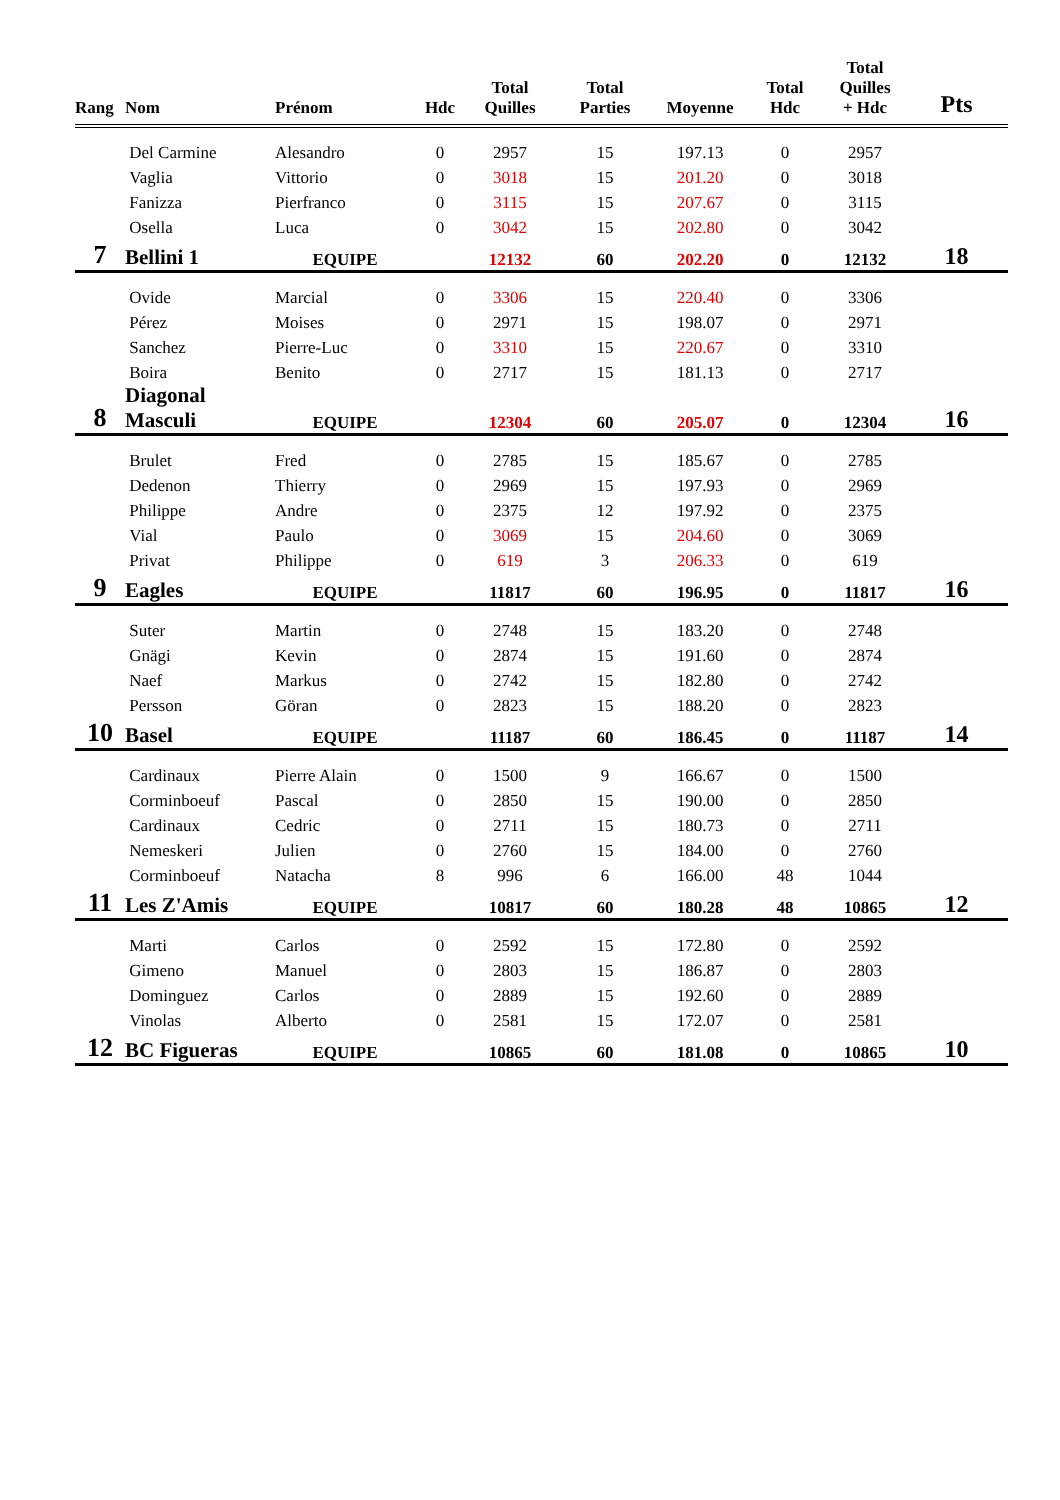| Rang | Nom | Prénom | Hdc | Total Quilles | Total Parties | Moyenne | Total Hdc | Total Quilles + Hdc | Pts |
| --- | --- | --- | --- | --- | --- | --- | --- | --- | --- |
| | Del Carmine | Alesandro | 0 | 2957 | 15 | 197.13 | 0 | 2957 | |
| | Vaglia | Vittorio | 0 | 3018 | 15 | 201.20 | 0 | 3018 | |
| | Fanizza | Pierfranco | 0 | 3115 | 15 | 207.67 | 0 | 3115 | |
| | Osella | Luca | 0 | 3042 | 15 | 202.80 | 0 | 3042 | |
| 7 | Bellini 1 | EQUIPE | | 12132 | 60 | 202.20 | 0 | 12132 | 18 |
| | Ovide | Marcial | 0 | 3306 | 15 | 220.40 | 0 | 3306 | |
| | Pérez | Moises | 0 | 2971 | 15 | 198.07 | 0 | 2971 | |
| | Sanchez | Pierre-Luc | 0 | 3310 | 15 | 220.67 | 0 | 3310 | |
| | Boira | Benito | 0 | 2717 | 15 | 181.13 | 0 | 2717 | |
| 8 | Diagonal Masculi | EQUIPE | | 12304 | 60 | 205.07 | 0 | 12304 | 16 |
| | Brulet | Fred | 0 | 2785 | 15 | 185.67 | 0 | 2785 | |
| | Dedenon | Thierry | 0 | 2969 | 15 | 197.93 | 0 | 2969 | |
| | Philippe | Andre | 0 | 2375 | 12 | 197.92 | 0 | 2375 | |
| | Vial | Paulo | 0 | 3069 | 15 | 204.60 | 0 | 3069 | |
| | Privat | Philippe | 0 | 619 | 3 | 206.33 | 0 | 619 | |
| 9 | Eagles | EQUIPE | | 11817 | 60 | 196.95 | 0 | 11817 | 16 |
| | Suter | Martin | 0 | 2748 | 15 | 183.20 | 0 | 2748 | |
| | Gnägi | Kevin | 0 | 2874 | 15 | 191.60 | 0 | 2874 | |
| | Naef | Markus | 0 | 2742 | 15 | 182.80 | 0 | 2742 | |
| | Persson | Göran | 0 | 2823 | 15 | 188.20 | 0 | 2823 | |
| 10 | Basel | EQUIPE | | 11187 | 60 | 186.45 | 0 | 11187 | 14 |
| | Cardinaux | Pierre Alain | 0 | 1500 | 9 | 166.67 | 0 | 1500 | |
| | Corminboeuf | Pascal | 0 | 2850 | 15 | 190.00 | 0 | 2850 | |
| | Cardinaux | Cedric | 0 | 2711 | 15 | 180.73 | 0 | 2711 | |
| | Nemeskeri | Julien | 0 | 2760 | 15 | 184.00 | 0 | 2760 | |
| | Corminboeuf | Natacha | 8 | 996 | 6 | 166.00 | 48 | 1044 | |
| 11 | Les Z'Amis | EQUIPE | | 10817 | 60 | 180.28 | 48 | 10865 | 12 |
| | Marti | Carlos | 0 | 2592 | 15 | 172.80 | 0 | 2592 | |
| | Gimeno | Manuel | 0 | 2803 | 15 | 186.87 | 0 | 2803 | |
| | Dominguez | Carlos | 0 | 2889 | 15 | 192.60 | 0 | 2889 | |
| | Vinolas | Alberto | 0 | 2581 | 15 | 172.07 | 0 | 2581 | |
| 12 | BC Figueras | EQUIPE | | 10865 | 60 | 181.08 | 0 | 10865 | 10 |